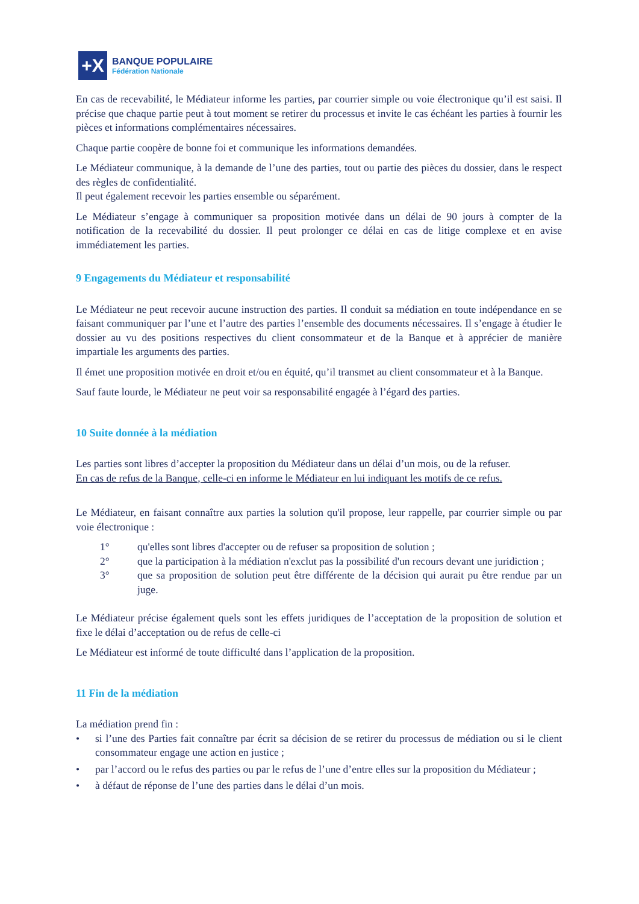+X
BANQUE POPULAIRE
Fédération Nationale
En cas de recevabilité, le Médiateur informe les parties, par courrier simple ou voie électronique qu’il est saisi. Il précise que chaque partie peut à tout moment se retirer du processus et invite le cas échéant les parties à fournir les pièces et informations complémentaires nécessaires.
Chaque partie coopère de bonne foi et communique les informations demandées.
Le Médiateur communique, à la demande de l’une des parties, tout ou partie des pièces du dossier, dans le respect des règles de confidentialité.
Il peut également recevoir les parties ensemble ou séparément.
Le Médiateur s’engage à communiquer sa proposition motivée dans un délai de 90 jours à compter de la notification de la recevabilité du dossier. Il peut prolonger ce délai en cas de litige complexe et en avise immédiatement les parties.
9 Engagements du Médiateur et responsabilité
Le Médiateur ne peut recevoir aucune instruction des parties. Il conduit sa médiation en toute indépendance en se faisant communiquer par l’une et l’autre des parties l’ensemble des documents nécessaires. Il s’engage à étudier le dossier au vu des positions respectives du client consommateur et de la Banque et à apprécier de manière impartiale les arguments des parties.
Il émet une proposition motivée en droit et/ou en équité, qu’il transmet au client consommateur et à la Banque.
Sauf faute lourde, le Médiateur ne peut voir sa responsabilité engagée à l’égard des parties.
10 Suite donnée à la médiation
Les parties sont libres d’accepter la proposition du Médiateur dans un délai d’un mois, ou de la refuser.
En cas de refus de la Banque, celle-ci en informe le Médiateur en lui indiquant les motifs de ce refus.
Le Médiateur, en faisant connaître aux parties la solution qu'il propose, leur rappelle, par courrier simple ou par voie électronique :
1° qu'elles sont libres d'accepter ou de refuser sa proposition de solution ;
2° que la participation à la médiation n'exclut pas la possibilité d'un recours devant une juridiction ;
3° que sa proposition de solution peut être différente de la décision qui aurait pu être rendue par un juge.
Le Médiateur précise également quels sont les effets juridiques de l’acceptation de la proposition de solution et fixe le délai d’acceptation ou de refus de celle-ci
Le Médiateur est informé de toute difficulté dans l’application de la proposition.
11 Fin de la médiation
La médiation prend fin :
• si l’une des Parties fait connaître par écrit sa décision de se retirer du processus de médiation ou si le client consommateur engage une action en justice ;
• par l’accord ou le refus des parties ou par le refus de l’une d’entre elles sur la proposition du Médiateur ;
• à défaut de réponse de l’une des parties dans le délai d’un mois.